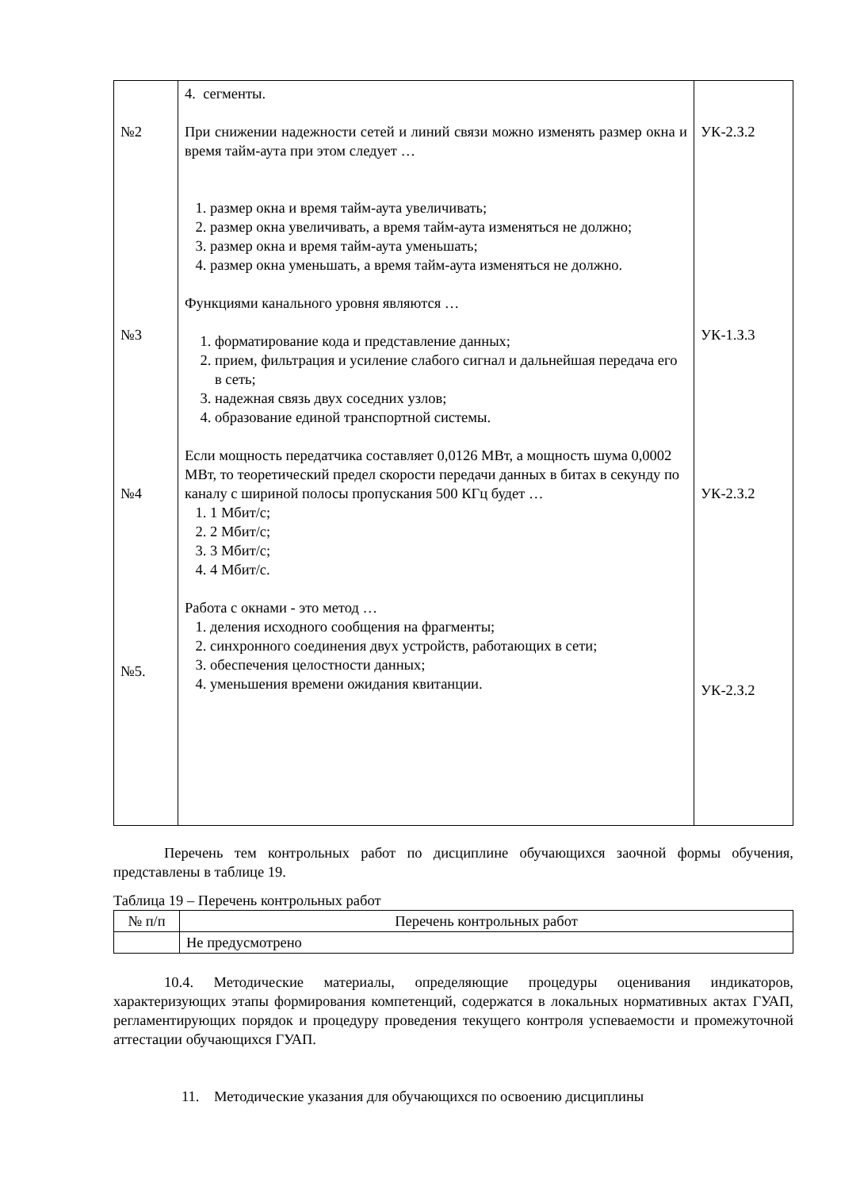| №2 №3 №4 №5. | 4. сегменты. При снижении надежности сетей и линий связи можно изменять размер окна и время тайм-аута при этом следует … 1. размер окна и время тайм-аута увеличивать; 2. размер окна увеличивать, а время тайм-аута изменяться не должно; 3. размер окна и время тайм-аута уменьшать; 4. размер окна уменьшать, а время тайм-аута изменяться не должно. Функциями канального уровня являются … 1. форматирование кода и представление данных; 2. прием, фильтрация и усиление слабого сигнал и дальнейшая передача его в сеть; 3. надежная связь двух соседних узлов; 4. образование единой транспортной системы. Если мощность передатчика составляет 0,0126 МВт, а мощность шума 0,0002 МВт, то теоретический предел скорости передачи данных в битах в секунду по каналу с шириной полосы пропускания 500 КГц будет … 1. 1 Мбит/с; 2. 2 Мбит/с; 3. 3 Мбит/с; 4. 4 Мбит/с. Работа с окнами - это метод … 1. деления исходного сообщения на фрагменты; 2. синхронного соединения двух устройств, работающих в сети; 3. обеспечения целостности данных; 4. уменьшения времени ожидания квитанции. | УК-2.З.2 УК-1.З.3 УК-2.З.2 УК-2.З.2 |
Перечень тем контрольных работ по дисциплине обучающихся заочной формы обучения, представлены в таблице 19.
Таблица 19 – Перечень контрольных работ
| № п/п | Перечень контрольных работ |
| --- | --- |
| | Не предусмотрено |
10.4. Методические материалы, определяющие процедуры оценивания индикаторов, характеризующих этапы формирования компетенций, содержатся в локальных нормативных актах ГУАП, регламентирующих порядок и процедуру проведения текущего контроля успеваемости и промежуточной аттестации обучающихся ГУАП.
11. Методические указания для обучающихся по освоению дисциплины